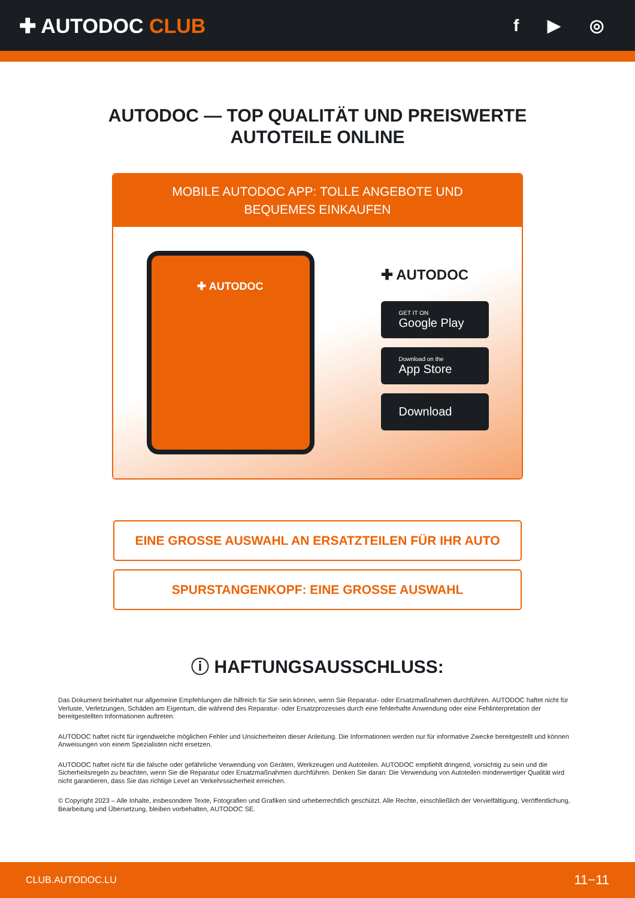✚ AUTODOC CLUB
f ▶ ◎
AUTODOC — TOP QUALITÄT UND PREISWERTE
AUTOTEILE ONLINE
MOBILE AUTODOC APP: TOLLE ANGEBOTE UND BEQUEMES EINKAUFEN
✚ AUTODOC
✚ AUTODOC
GET IT ON
Google Play
Download on the
App Store
Download
EINE GROSSE AUSWAHL AN ERSATZTEILEN FÜR IHR AUTO
SPURSTANGENKOPF: EINE GROSSE AUSWAHL
ⓘ HAFTUNGSAUSSCHLUSS:
Das Dokument beinhaltet nur allgemeine Empfehlungen die hilfreich für Sie sein können, wenn Sie Reparatur- oder Ersatzmaßnahmen durchführen. AUTODOC haftet nicht für Verluste, Verletzungen, Schäden am Eigentum, die während des Reparatur- oder Ersatzprozesses durch eine fehlerhafte Anwendung oder eine Fehlinterpretation der bereitgestellten Informationen auftreten.
AUTODOC haftet nicht für irgendwelche möglichen Fehler und Unsicherheiten dieser Anleitung. Die Informationen werden nur für informative Zwecke bereitgestellt und können Anweisungen von einem Spezialisten nicht ersetzen.
AUTODOC haftet nicht für die falsche oder gefährliche Verwendung von Geräten, Werkzeugen und Autoteilen. AUTODOC empfiehlt dringend, vorsichtig zu sein und die Sicherheitsregeln zu beachten, wenn Sie die Reparatur oder Ersatzmaßnahmen durchführen. Denken Sie daran: Die Verwendung von Autoteilen minderwertiger Qualität wird nicht garantieren, dass Sie das richtige Level an Verkehrssicherheit erreichen.
© Copyright 2023 – Alle Inhalte, insbesondere Texte, Fotografien und Grafiken sind urheberrechtlich geschützt. Alle Rechte, einschließlich der Vervielfältigung, Veröffentlichung, Bearbeitung und Übersetzung, bleiben vorbehalten, AUTODOC SE.
CLUB.AUTODOC.LU 11−11